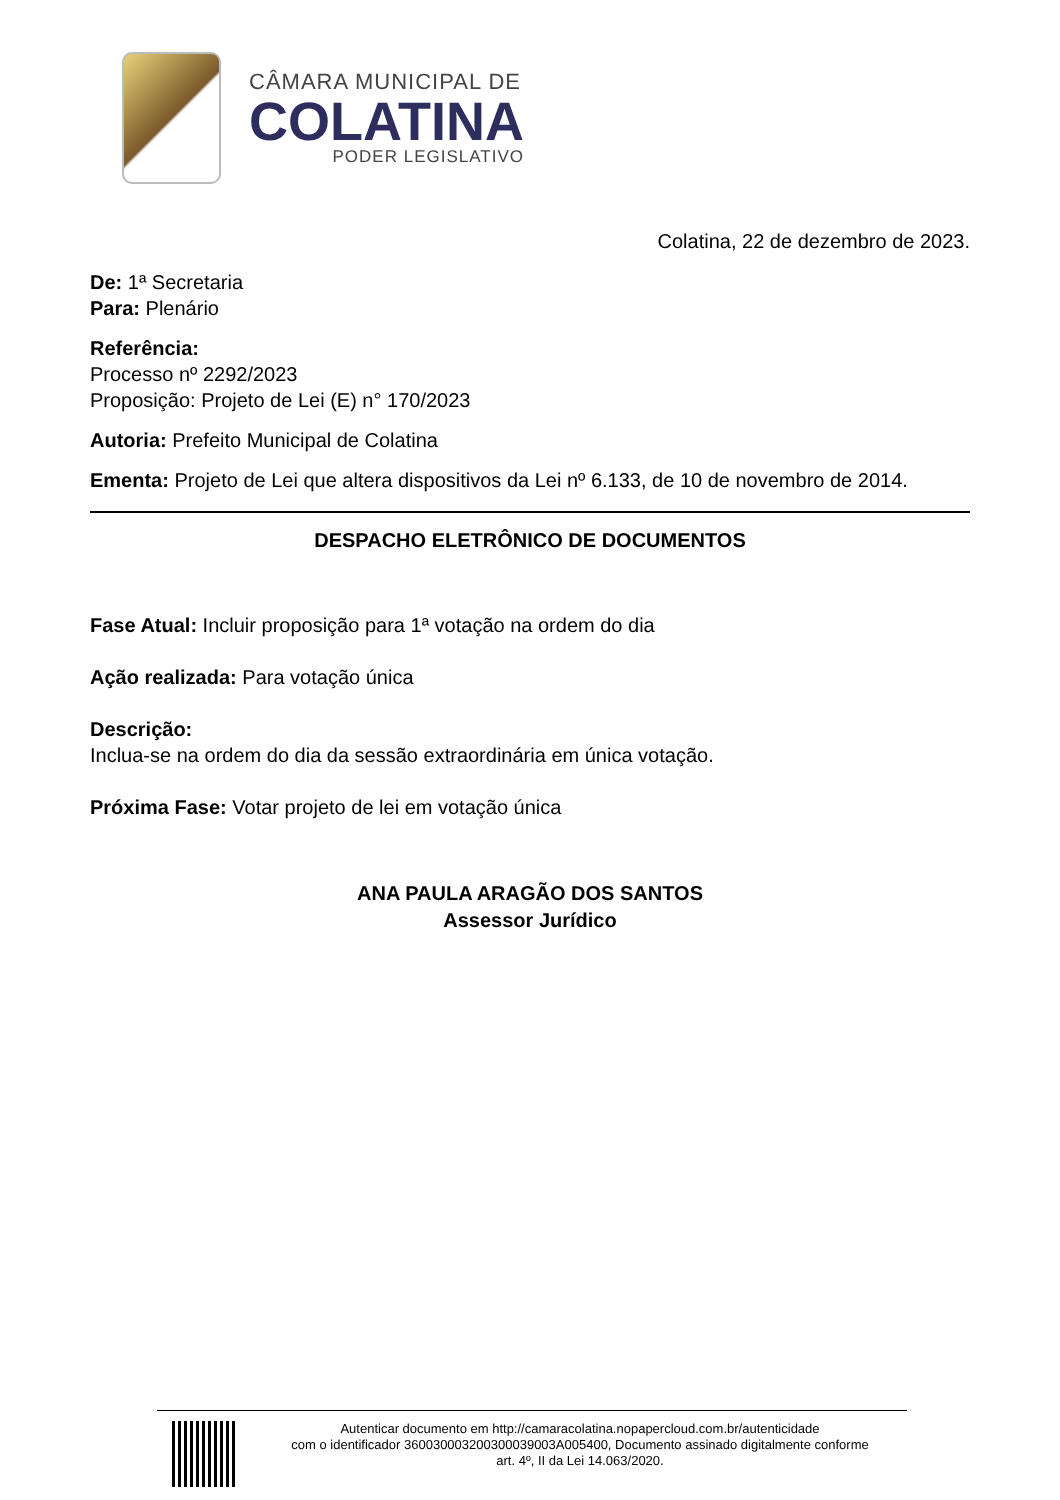CÂMARA MUNICIPAL DE
COLATINA
PODER LEGISLATIVO
Colatina, 22 de dezembro de 2023.
De: 1ª Secretaria
Para: Plenário
Referência:
Processo nº 2292/2023
Proposição: Projeto de Lei (E) n° 170/2023
Autoria: Prefeito Municipal de Colatina
Ementa: Projeto de Lei que altera dispositivos da Lei nº 6.133, de 10 de novembro de 2014.
DESPACHO ELETRÔNICO DE DOCUMENTOS
Fase Atual: Incluir proposição para 1ª votação na ordem do dia
Ação realizada: Para votação única
Descrição:
Inclua-se na ordem do dia da sessão extraordinária em única votação.
Próxima Fase: Votar projeto de lei em votação única
ANA PAULA ARAGÃO DOS SANTOS
Assessor Jurídico
Autenticar documento em http://camaracolatina.nopapercloud.com.br/autenticidade
com o identificador 360030003200300039003A005400, Documento assinado digitalmente conforme
art. 4º, II da Lei 14.063/2020.